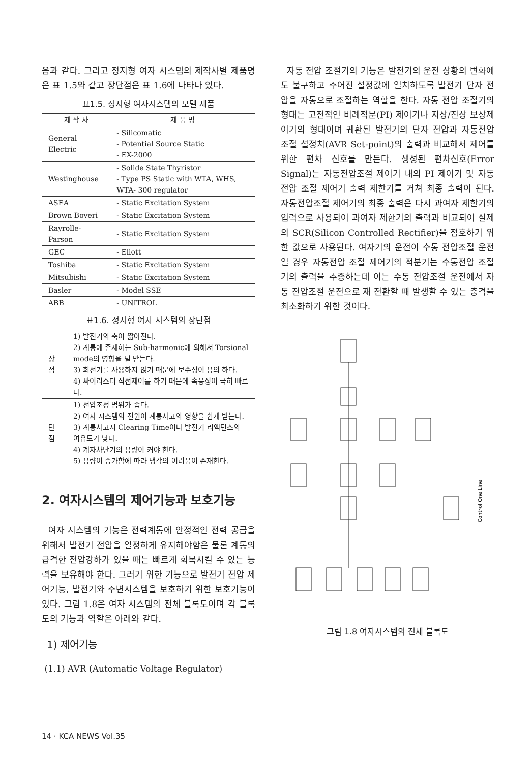음과 같다. 그리고 정지형 여자 시스템의 제작사별 제품명은 표 1.5와 같고 장단점은 표 1.6에 나타나 있다.
표1.5. 정지형 여자시스템의 모델 제품
| 제 작 사 | 제 품 명 |
| --- | --- |
| General Electric | - Silicomatic - Potential Source Static - EX-2000 |
| Westinghouse | - Solide State Thyristor - Type PS Static with WTA, WHS, WTA- 300 regulator |
| ASEA | - Static Excitation System |
| Brown Boveri | - Static Excitation System |
| Rayrolle-Parson | - Static Excitation System |
| GEC | - Eliott |
| Toshiba | - Static Excitation System |
| Mitsubishi | - Static Excitation System |
| Basler | - Model SSE |
| ABB | - UNITROL |
표1.6. 정지형 여자 시스템의 장단점
| 장 점 | 1) 발전기의 축이 짧아진다. 2) 계통에 존재하는 Sub-harmonic에 의해서 Torsional mode의 영향을 덜 받는다. 3) 회전기를 사용하지 않기 때문에 보수성이 용의 하다. 4) 싸이리스터 직접제어를 하기 때문에 속응성이 극히 빠르다. |
| 단 점 | 1) 전압조정 범위가 좁다. 2) 여자 시스템의 전원이 계통사고의 영향을 쉽게 받는다. 3) 계통사고시 Clearing Time이나 발전기 리액턴스의 여유도가 낮다. 4) 계자차단기의 용량이 커야 한다. 5) 용량이 증가함에 따라 냉각의 어려움이 존재한다. |
2. 여자시스템의 제어기능과 보호기능
여자 시스템의 기능은 전력계통에 안정적인 전력 공급을 위해서 발전기 전압을 일정하게 유지해야함은 물론 계통의 급격한 전압강하가 있을 때는 빠르게 회복시킬 수 있는 능력을 보유해야 한다. 그러기 위한 기능으로 발전기 전압 제어기능, 발전기와 주변시스템을 보호하기 위한 보호기능이 있다. 그림 1.8은 여자 시스템의 전체 블록도이며 각 블록도의 기능과 역할은 아래와 같다.
1) 제어기능
(1.1) AVR (Automatic Voltage Regulator)
자동 전압 조절기의 기능은 발전기의 운전 상황의 변화에도 불구하고 주어진 설정값에 일치하도록 발전기 단자 전압을 자동으로 조절하는 역할을 한다. 자동 전압 조절기의 형태는 고전적인 비례적분(PI) 제어기나 지상/진상 보상제어기의 형태이며 궤환된 발전기의 단자 전압과 자동전압 조절 설정치(AVR Set-point)의 출력과 비교해서 제어를 위한 편차 신호를 만든다. 생성된 편차신호(Error Signal)는 자동전압조절 제어기 내의 PI 제어기 및 자동전압 조절 제어기 출력 제한기를 거쳐 최종 출력이 된다. 자동전압조절 제어기의 최종 출력은 다시 과여자 제한기의 입력으로 사용되어 과여자 제한기의 출력과 비교되어 실제의 SCR(Silicon Controlled Rectifier)을 점호하기 위한 값으로 사용된다. 여자기의 운전이 수동 전압조절 운전일 경우 자동전압 조절 제어기의 적분기는 수동전압 조절기의 출력을 추종하는데 이는 수동 전압조절 운전에서 자동 전압조절 운전으로 재 전환할 때 발생할 수 있는 충격을 최소화하기 위한 것이다.
Control One Line
그림 1.8 여자시스템의 전체 블록도
14 · KCA NEWS Vol.35